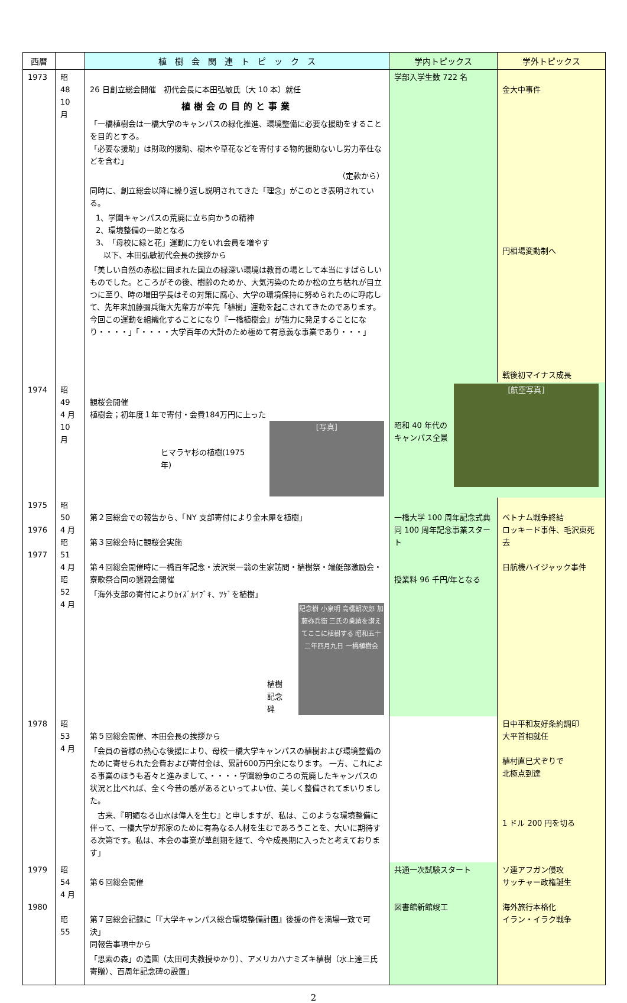| 西暦 | | 植 樹 会 関 連 ト ピ ッ ク ス | 学内トピックス | 学外トピックス |
| --- | --- | --- | --- | --- |
| 1973 | 昭 48 10 月 | 26 日創立総会開催 初代会長に本田弘敏氏（大 10 本）就任 植樹会の目的と事業 「一橋植樹会は一橋大学のキャンパスの緑化推進、環境整備に必要な援助をすることを目的とする。 「必要な援助」は財政的援助、樹木や草花などを寄付する物的援助ないし労力奉仕などを含む」 （定款から） 同時に、創立総会以降に繰り返し説明されてきた「理念」がこのとき表明されている。 1、学園キャンパスの荒廃に立ち向かうの精神 2、環境整備の一助となる 3、「母校に緑と花」運動に力をいれ会員を増やす 以下、本田弘敏初代会長の挨拶から 「美しい自然の赤松に囲まれた国立の緑深い環境は教育の場として本当にすばらしいものでした。ところがその後、樹齢のためか、大気汚染のためか松の立ち枯れが目立つに至り、時の増田学長はその対策に腐心、大学の環境保持に努められたのに呼応して、先年来加藤彌兵衛大先輩方が率先「植樹」運動を起こされてきたのであります。今回この運動を組織化することになり『一橋植樹会』が強力に発足することになり・・・・」「・・・・大学百年の大計のため極めて有意義な事業であり・・・」 | 学部入学生数 722 名 | 金大中事件 円相場変動制へ 戦後初マイナス成長 |
| 1974 | 昭 49 4 月 10 月 | 観桜会開催 植樹会；初年度１年で寄付・会費184万円に上った ヒマラヤ杉の植樹(1975 年) [写真] | 昭和 40 年代の キャンパス全景 [航空写真] | |
| 1975 1976 1977 | 昭 50 4 月 昭 51 4 月 昭 52 4 月 | 第２回総会での報告から、「NY 支部寄付により金木犀を植樹」 第３回総会時に観桜会実施 第４回総会開催時に一橋百年記念・渋沢栄一翁の生家訪問・植樹祭・端艇部激励会・寮歌祭合同の懇親会開催 「海外支部の寄付によりｶｲｽﾞｶｲﾌﾞｷ、ﾂｹﾞを植樹」 植樹記念碑 記念樹 小泉明 高橋朝次郎 加藤弥兵衛 三氏の業績を讃えてここに植樹する 昭和五十二年四月九日 一橋植樹会 | 一橋大学 100 周年記念式典 同 100 周年記念事業スタート 授業料 96 千円/年となる | ベトナム戦争終結 ロッキード事件、毛沢東死去 日航機ハイジャック事件 |
| 1978 | 昭 53 4 月 | 第５回総会開催、本田会長の挨拶から 「会員の皆様の熱心な後援により、母校一橋大学キャンパスの植樹および環境整備のために寄せられた会費および寄付金は、累計600万円余になります。 一方、これによる事業のほうも着々と進みまして、・・・・学園紛争のころの荒廃したキャンパスの状況と比べれば、全く今昔の感があるといってよい位、美しく整備されてまいりました。 古来、『明媚なる山水は偉人を生む』と申しますが、私は、このような環境整備に伴って、一橋大学が邦家のために有為なる人材を生むであろうことを、大いに期待する次第です。私は、本会の事業が草創期を経て、今や成長期に入ったと考えております」 | | 日中平和友好条約調印 大平首相就任 植村直巳犬ぞりで 北極点到達 1 ドル 200 円を切る |
| 1979 1980 | 昭 54 4 月 昭 55 | 第６回総会開催 第７回総会記録に「『大学キャンパス総合環境整備計画』後援の件を満場一致で可決」 同報告事項中から 「思索の森」の造園（太田可夫教授ゆかり）、アメリカハナミズキ植樹（水上達三氏寄贈）、百周年記念碑の設置」 | 共通一次試験スタート 図書館新館竣工 | ソ連アフガン侵攻 サッチャー政権誕生 海外旅行本格化 イラン・イラク戦争 |
2